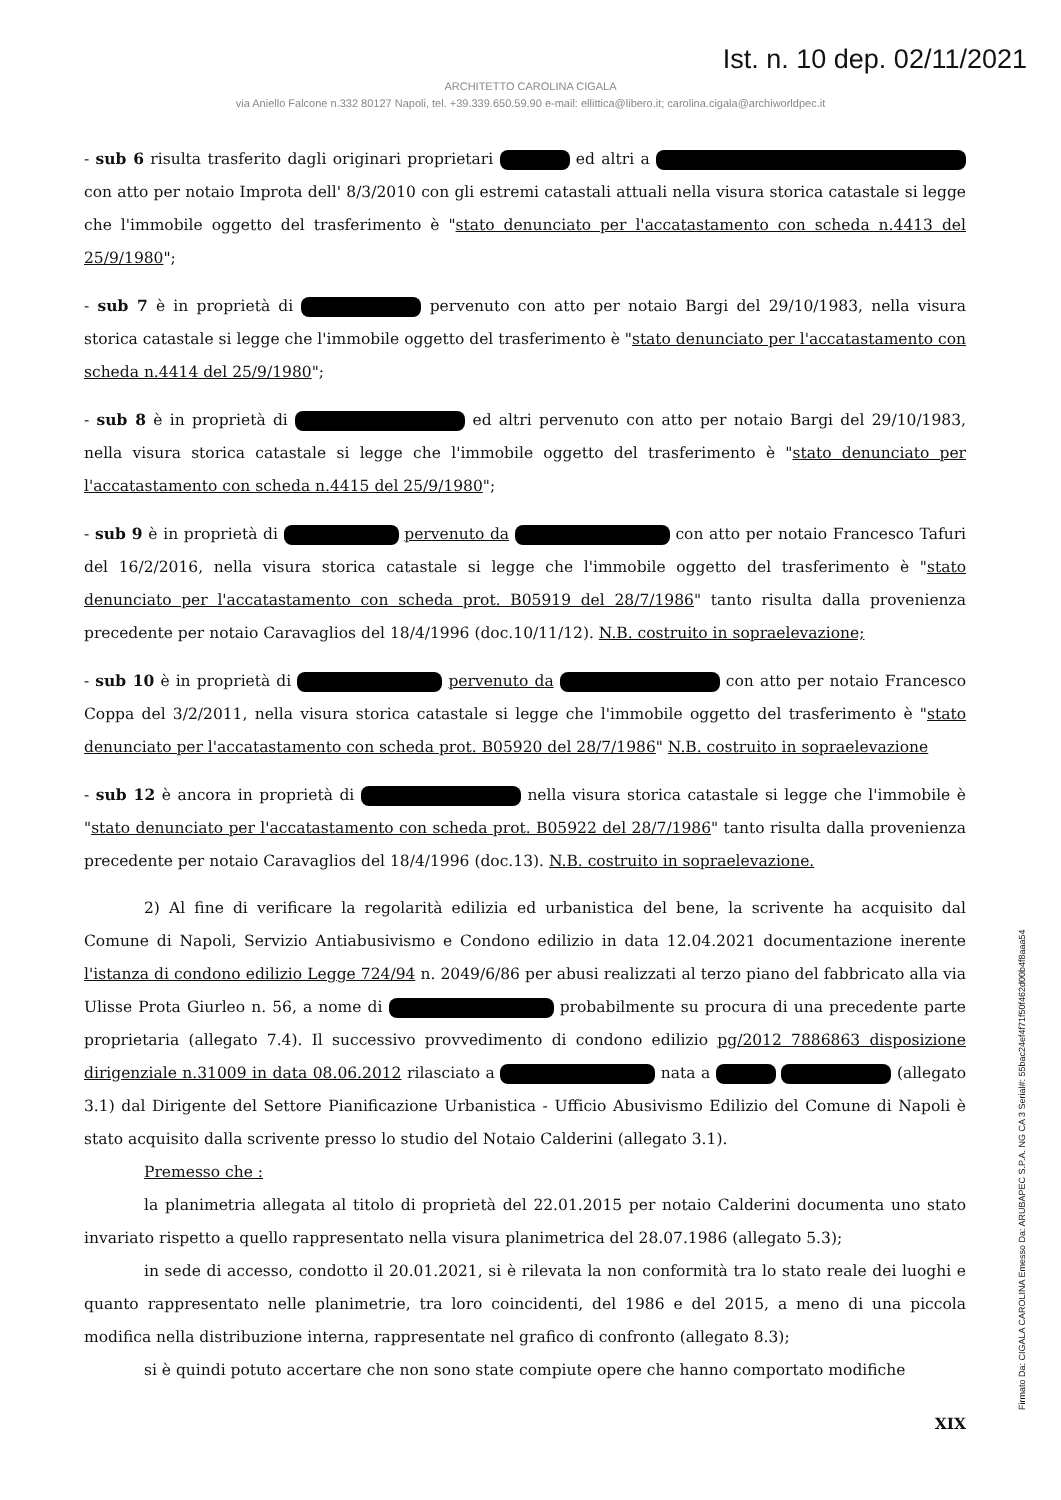Ist. n. 10 dep. 02/11/2021
ARCHITETTO CAROLINA CIGALA
via Aniello Falcone n.332 80127 Napoli, tel. +39.339.650.59.90 e-mail: ellittica@libero.it; carolina.cigala@archiworldpec.it
- sub 6 risulta trasferito dagli originari proprietari ed altri a con atto per notaio Improta dell' 8/3/2010 con gli estremi catastali attuali nella visura storica catastale si legge che l'immobile oggetto del trasferimento è "stato denunciato per l'accatastamento con scheda n.4413 del 25/9/1980";
- sub 7 è in proprietà di pervenuto con atto per notaio Bargi del 29/10/1983, nella visura storica catastale si legge che l'immobile oggetto del trasferimento è "stato denunciato per l'accatastamento con scheda n.4414 del 25/9/1980";
- sub 8 è in proprietà di ed altri pervenuto con atto per notaio Bargi del 29/10/1983, nella visura storica catastale si legge che l'immobile oggetto del trasferimento è "stato denunciato per l'accatastamento con scheda n.4415 del 25/9/1980";
- sub 9 è in proprietà di pervenuto da con atto per notaio Francesco Tafuri del 16/2/2016, nella visura storica catastale si legge che l'immobile oggetto del trasferimento è "stato denunciato per l'accatastamento con scheda prot. B05919 del 28/7/1986" tanto risulta dalla provenienza precedente per notaio Caravaglios del 18/4/1996 (doc.10/11/12). N.B. costruito in sopraelevazione;
- sub 10 è in proprietà di pervenuto da con atto per notaio Francesco Coppa del 3/2/2011, nella visura storica catastale si legge che l'immobile oggetto del trasferimento è "stato denunciato per l'accatastamento con scheda prot. B05920 del 28/7/1986" N.B. costruito in sopraelevazione
- sub 12 è ancora in proprietà di nella visura storica catastale si legge che l'immobile è "stato denunciato per l'accatastamento con scheda prot. B05922 del 28/7/1986" tanto risulta dalla provenienza precedente per notaio Caravaglios del 18/4/1996 (doc.13). N.B. costruito in sopraelevazione.
2) Al fine di verificare la regolarità edilizia ed urbanistica del bene, la scrivente ha acquisito dal Comune di Napoli, Servizio Antiabusivismo e Condono edilizio in data 12.04.2021 documentazione inerente l'istanza di condono edilizio Legge 724/94 n. 2049/6/86 per abusi realizzati al terzo piano del fabbricato alla via Ulisse Prota Giurleo n. 56, a nome di probabilmente su procura di una precedente parte proprietaria (allegato 7.4). Il successivo provvedimento di condono edilizio pg/2012 7886863 disposizione dirigenziale n.31009 in data 08.06.2012 rilasciato a nata a (allegato 3.1) dal Dirigente del Settore Pianificazione Urbanistica - Ufficio Abusivismo Edilizio del Comune di Napoli è stato acquisito dalla scrivente presso lo studio del Notaio Calderini (allegato 3.1).
Premesso che :
la planimetria allegata al titolo di proprietà del 22.01.2015 per notaio Calderini documenta uno stato invariato rispetto a quello rappresentato nella visura planimetrica del 28.07.1986 (allegato 5.3);
in sede di accesso, condotto il 20.01.2021, si è rilevata la non conformità tra lo stato reale dei luoghi e quanto rappresentato nelle planimetrie, tra loro coincidenti, del 1986 e del 2015, a meno di una piccola modifica nella distribuzione interna, rappresentate nel grafico di confronto (allegato 8.3);
si è quindi potuto accertare che non sono state compiute opere che hanno comportato modifiche
XIX
Firmato Da: CIGALA CAROLINA Emesso Da: ARUBAPEC S.P.A. NG CA 3 Serial#: 55bac24ef4f71f50f462d00b4f8aaa54